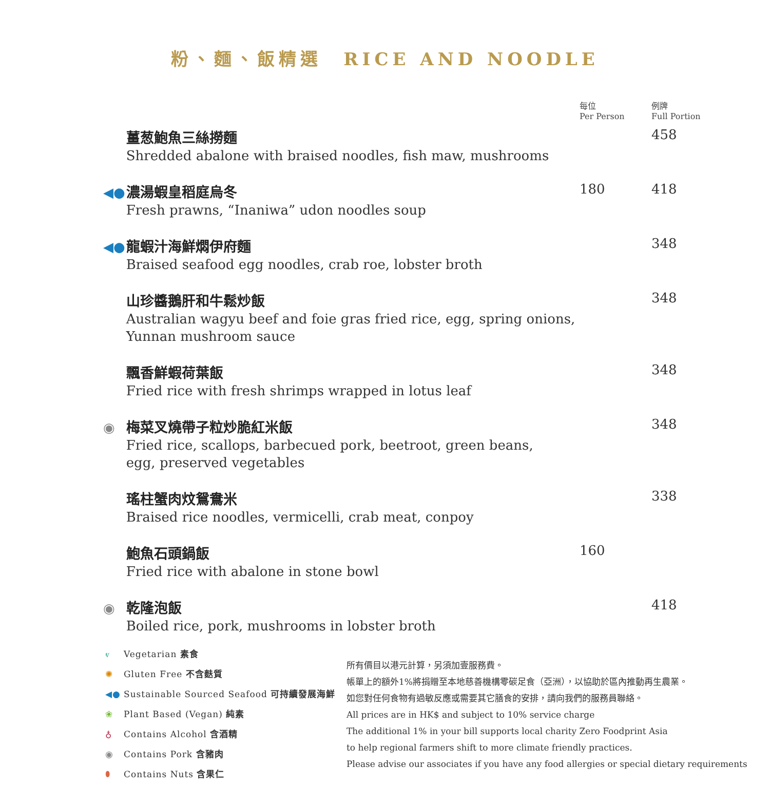粉、麵、飯精選　RICE AND NOODLE
| | | 每位 Per Person | 例牌 Full Portion |
| --- | --- | --- | --- |
| | 薑葱鮑魚三絲撈麵 Shredded abalone with braised noodles, fish maw, mushrooms | | 458 |
| ◀● | 濃湯蝦皇稻庭烏冬 Fresh prawns, “Inaniwa” udon noodles soup | 180 | 418 |
| ◀● | 龍蝦汁海鮮燜伊府麵 Braised seafood egg noodles, crab roe, lobster broth | | 348 |
| | 山珍醬鵝肝和牛鬆炒飯 Australian wagyu beef and foie gras fried rice, egg, spring onions, Yunnan mushroom sauce | | 348 |
| | 飄香鮮蝦荷葉飯 Fried rice with fresh shrimps wrapped in lotus leaf | | 348 |
| ◉ | 梅菜叉燒帶子粒炒脆紅米飯 Fried rice, scallops, barbecued pork, beetroot, green beans, egg, preserved vegetables | | 348 |
| | 瑤柱蟹肉炆鴛鴦米 Braised rice noodles, vermicelli, crab meat, conpoy | | 338 |
| | 鮑魚石頭鍋飯 Fried rice with abalone in stone bowl | 160 | |
| ◉ | 乾隆泡飯 Boiled rice, pork, mushrooms in lobster broth | | 418 |
ⱴ Vegetarian 素食
✺ Gluten Free 不含麩質
◀● Sustainable Sourced Seafood 可持續發展海鮮
❀ Plant Based (Vegan) 純素
♁ Contains Alcohol 含酒精
◉ Contains Pork 含豬肉
⬮ Contains Nuts 含果仁
所有價目以港元計算，另須加壹服務費。
帳單上的額外1%將捐贈至本地慈善機構零碳足食（亞洲），以協助於區內推動再生農業。
如您對任何食物有過敏反應或需要其它膳食的安排，請向我們的服務員聯絡。
All prices are in HK$ and subject to 10% service charge
The additional 1% in your bill supports local charity Zero Foodprint Asia
to help regional farmers shift to more climate friendly practices.
Please advise our associates if you have any food allergies or special dietary requirements